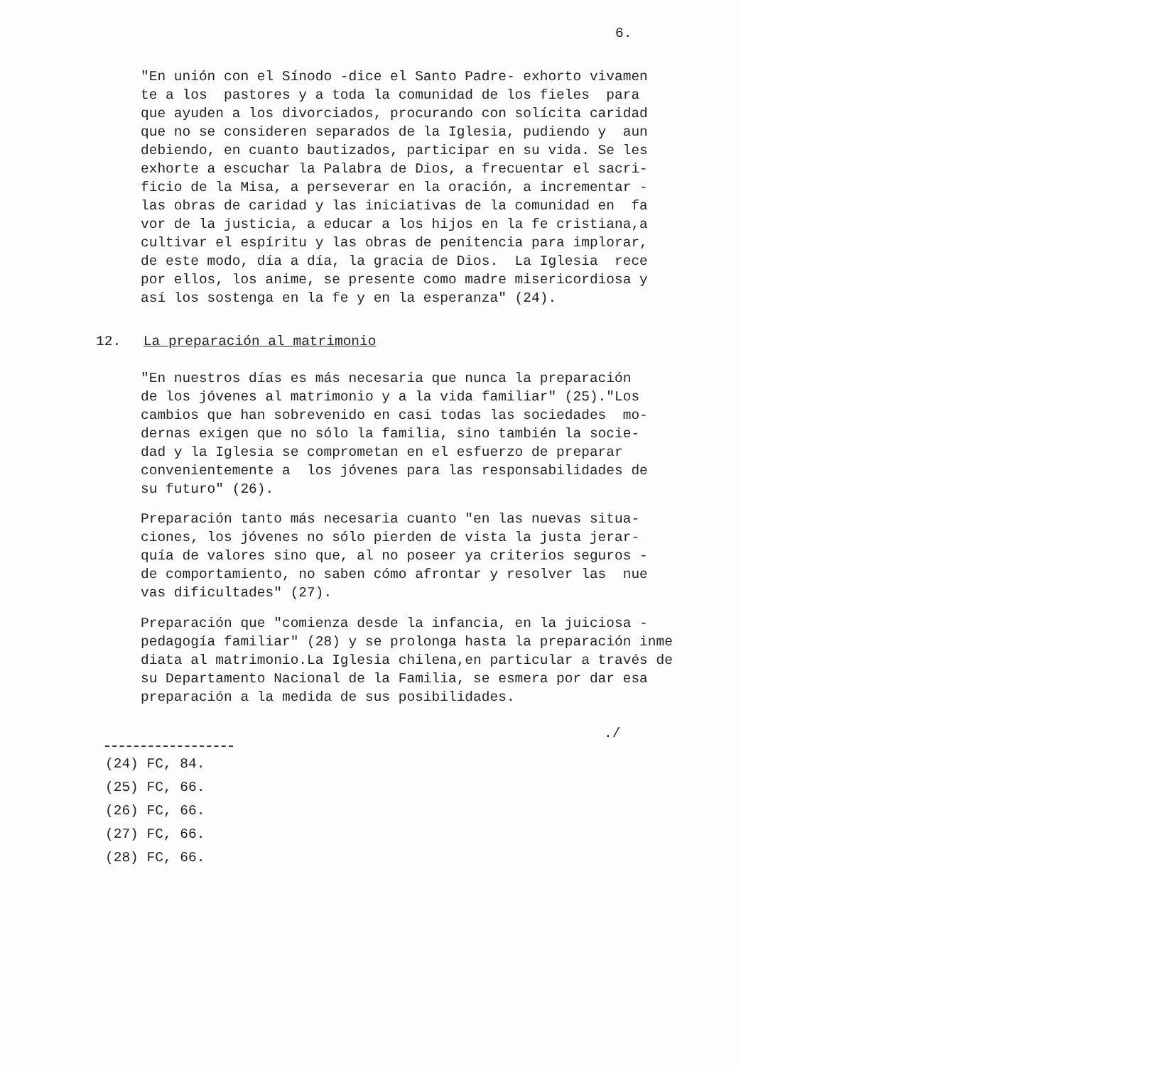6.
"En unión con el Sínodo -dice el Santo Padre- exhorto vivamen te a los pastores y a toda la comunidad de los fieles para que ayuden a los divorciados, procurando con solícita caridad que no se consideren separados de la Iglesia, pudiendo y aun debiendo, en cuanto bautizados, participar en su vida. Se les exhorte a escuchar la Palabra de Dios, a frecuentar el sacri- ficio de la Misa, a perseverar en la oración, a incrementar - las obras de caridad y las iniciativas de la comunidad en fa vor de la justicia, a educar a los hijos en la fe cristiana,a cultivar el espíritu y las obras de penitencia para implorar, de este modo, día a día, la gracia de Dios. La Iglesia rece por ellos, los anime, se presente como madre misericordiosa y así los sostenga en la fe y en la esperanza" (24).
12. La preparación al matrimonio
"En nuestros días es más necesaria que nunca la preparación de los jóvenes al matrimonio y a la vida familiar" (25)."Los cambios que han sobrevenido en casi todas las sociedades mo- dernas exigen que no sólo la familia, sino también la socie- dad y la Iglesia se comprometan en el esfuerzo de preparar convenientemente a los jóvenes para las responsabilidades de su futuro" (26).
Preparación tanto más necesaria cuanto "en las nuevas situa- ciones, los jóvenes no sólo pierden de vista la justa jerar- quía de valores sino que, al no poseer ya criterios seguros - de comportamiento, no saben cómo afrontar y resolver las nue vas dificultades" (27).
Preparación que "comienza desde la infancia, en la juiciosa - pedagogía familiar" (28) y se prolonga hasta la preparación inme diata al matrimonio.La Iglesia chilena,en particular a través de su Departamento Nacional de la Familia, se esmera por dar esa preparación a la medida de sus posibilidades.
./
(24) FC, 84.
(25) FC, 66.
(26) FC, 66.
(27) FC, 66.
(28) FC, 66.